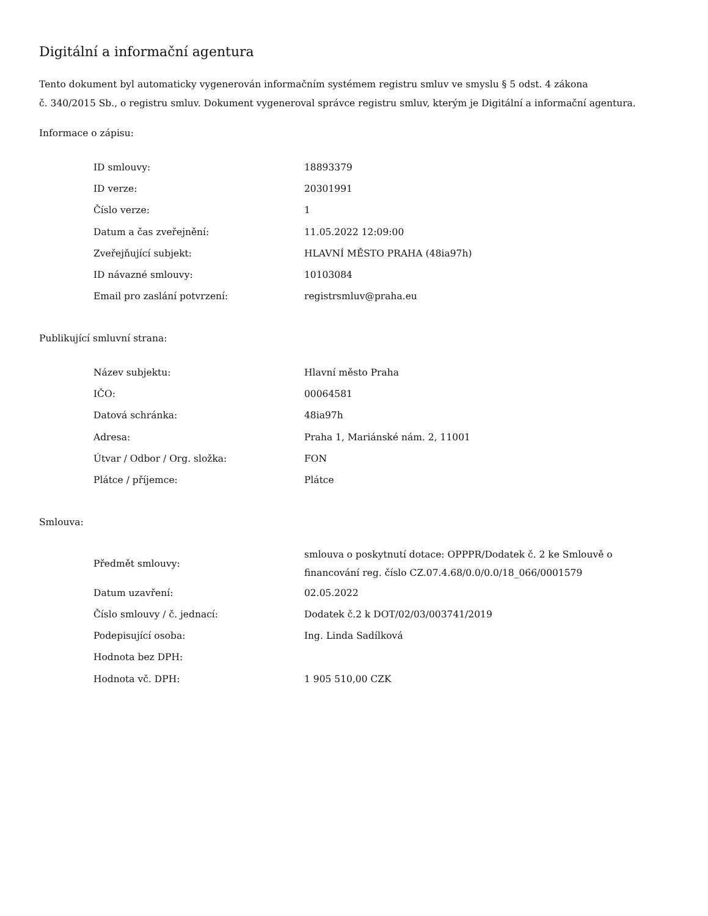Digitální a informační agentura
Tento dokument byl automaticky vygenerován informačním systémem registru smluv ve smyslu § 5 odst. 4 zákona
č. 340/2015 Sb., o registru smluv. Dokument vygeneroval správce registru smluv, kterým je Digitální a informační agentura.
Informace o zápisu:
| ID smlouvy: | 18893379 |
| ID verze: | 20301991 |
| Číslo verze: | 1 |
| Datum a čas zveřejnění: | 11.05.2022 12:09:00 |
| Zveřejňující subjekt: | HLAVNÍ MĚSTO PRAHA (48ia97h) |
| ID návazné smlouvy: | 10103084 |
| Email pro zaslání potvrzení: | registrsmluv@praha.eu |
Publikující smluvní strana:
| Název subjektu: | Hlavní město Praha |
| IČO: | 00064581 |
| Datová schránka: | 48ia97h |
| Adresa: | Praha 1, Mariánské nám. 2, 11001 |
| Útvar / Odbor / Org. složka: | FON |
| Plátce / příjemce: | Plátce |
Smlouva:
| Předmět smlouvy: | smlouva o poskytnutí dotace: OPPPR/Dodatek č. 2 ke Smlouvě o financování reg. číslo CZ.07.4.68/0.0/0.0/18_066/0001579 |
| Datum uzavření: | 02.05.2022 |
| Číslo smlouvy / č. jednací: | Dodatek č.2 k DOT/02/03/003741/2019 |
| Podepisující osoba: | Ing. Linda Sadílková |
| Hodnota bez DPH: | |
| Hodnota vč. DPH: | 1 905 510,00 CZK |